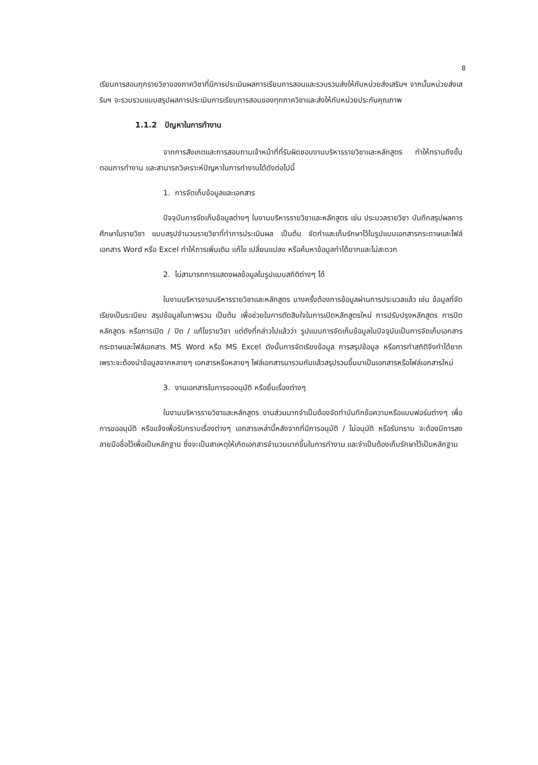8
เรียนการสอนทุกรายวิชาของภาควิชาที่มีการประเมินผลการเรียนการสอนและรวบรวมส่งให้กับหน่วยส่งเสริมฯ จากนั้นหน่วยส่งเสริมฯ จะรวบรวมแบบสรุปผลการประเมินการเรียนการสอนของทุกภาควิชาและส่งให้กับหน่วยประกันคุณภาพ
1.1.2 ปัญหาในการทำงาน
จากการสังเกตและการสอบถามเจ้าหน้าที่ที่รับผิดชอบงานบริหารรายวิชาและหลักสูตร ทำให้ทราบถึงขั้นตอนการทำงาน และสามารถวิเคราะห์ปัญหาในการทำงานได้ดังต่อไปนี้
1. การจัดเก็บข้อมูลและเอกสาร
ปัจจุบันการจัดเก็บข้อมูลต่างๆ ในงานบริหารรายวิชาและหลักสูตร เช่น ประมวลรายวิชา บันทึกสรุปผลการศึกษาในรายวิชา แบบสรุปจำนวนรายวิชาที่ทำการประเมินผล เป็นต้น จัดทำและเก็บรักษาไว้ในรูปแบบเอกสารกระดาษและไฟล์เอกสาร Word หรือ Excel ทำให้การเพิ่มเติม แก้ไข เปลี่ยนแปลง หรือค้นหาข้อมูลทำได้ยากและไม่สะดวก
2. ไม่สามารถการแสดงผลข้อมูลในรูปแบบสถิติต่างๆ ได้
ในงานบริหารงานบริหารรายวิชาและหลักสูตร บางครั้งต้องการข้อมูลผ่านการประมวลแล้ว เช่น ข้อมูลที่จัดเรียงเป็นระเบียบ สรุปข้อมูลในภาพรวม เป็นต้น เพื่อช่วยในการตัดสินใจในการเปิดหลักสูตรใหม่ การปรับปรุงหลักสูตร การปิดหลักสูตร หรือการเปิด / ปิด / แก้ไขรายวิชา แต่ดังที่กล่าวไปแล้วว่า รูปแบบการจัดเก็บข้อมูลในปัจจุบันเป็นการจัดเก็บเอกสารกระดาษและไฟล์เอกสาร MS Word หรือ MS Excel ดังนั้นการจัดเรียงข้อมูล การสรุปข้อมูล หรือการทำสถิติจึงทำได้ยาก เพราะจะต้องนำข้อมูลจากหลายๆ เอกสารหรือหลายๆ ไฟล์เอกสารมารวมกันแล้วสรุปรวมขึ้นมาเป็นเอกสารหรือไฟล์เอกสารใหม่
3. งานเอกสารในการขออนุมัติ หรือยื่นเรื่องต่างๆ
ในงานบริหารรายวิชาและหลักสูตร งานส่วนมากจำเป็นต้องจัดทำบันทึกข้อความหรือแบบฟอร์มต่างๆ เพื่อการขออนุมัติ หรือแจ้งเพื่อรับทราบเรื่องต่างๆ เอกสารเหล่านี้หลังจากที่มีการอนุมัติ / ไม่อนุมัติ หรือรับทราบ จะต้องมีการลงลายมือชื่อไว้เพื่อเป็นหลักฐาน ซึ่งจะเป็นสาเหตุให้เกิดเอกสารจำนวนมากขึ้นในการทำงาน และจำเป็นต้องเก็บรักษาไว้เป็นหลักฐาน